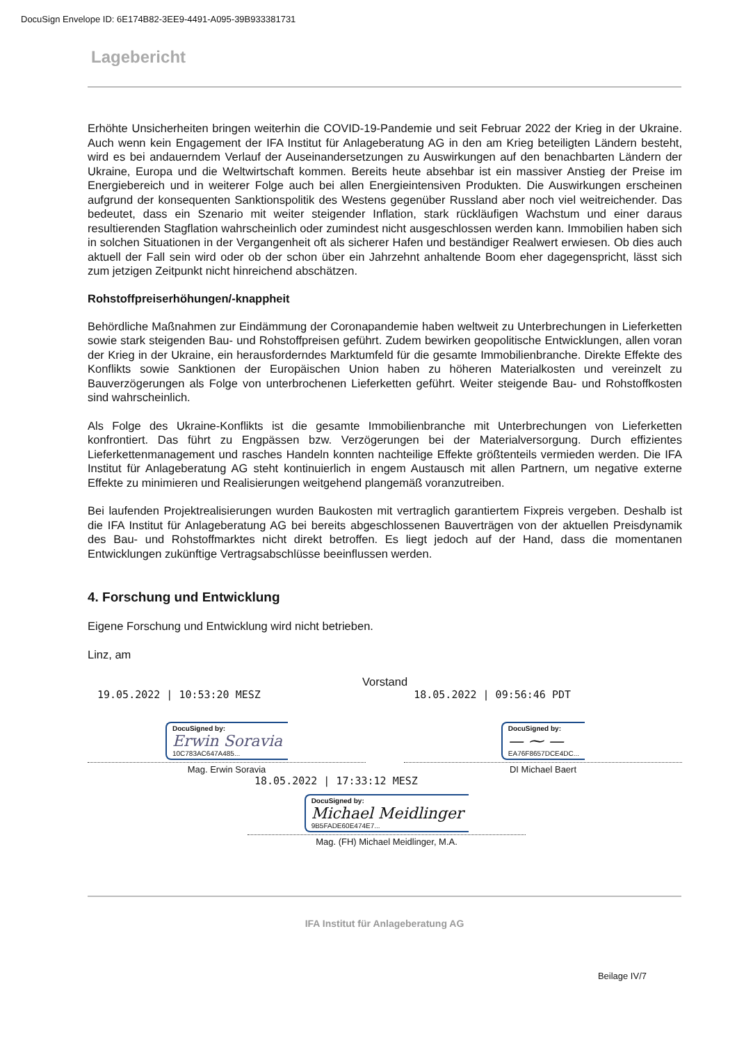DocuSign Envelope ID: 6E174B82-3EE9-4491-A095-39B933381731
Lagebericht
Erhöhte Unsicherheiten bringen weiterhin die COVID-19-Pandemie und seit Februar 2022 der Krieg in der Ukraine. Auch wenn kein Engagement der IFA Institut für Anlageberatung AG in den am Krieg beteiligten Ländern besteht, wird es bei andauerndem Verlauf der Auseinandersetzungen zu Auswirkungen auf den benachbarten Ländern der Ukraine, Europa und die Weltwirtschaft kommen. Bereits heute absehbar ist ein massiver Anstieg der Preise im Energiebereich und in weiterer Folge auch bei allen Energieintensiven Produkten. Die Auswirkungen erscheinen aufgrund der konsequenten Sanktionspolitik des Westens gegenüber Russland aber noch viel weitreichender. Das bedeutet, dass ein Szenario mit weiter steigender Inflation, stark rückläufigen Wachstum und einer daraus resultierenden Stagflation wahrscheinlich oder zumindest nicht ausgeschlossen werden kann. Immobilien haben sich in solchen Situationen in der Vergangenheit oft als sicherer Hafen und beständiger Realwert erwiesen. Ob dies auch aktuell der Fall sein wird oder ob der schon über ein Jahrzehnt anhaltende Boom eher dagegenspricht, lässt sich zum jetzigen Zeitpunkt nicht hinreichend abschätzen.
Rohstoffpreiserhöhungen/-knappheit
Behördliche Maßnahmen zur Eindämmung der Coronapandemie haben weltweit zu Unterbrechungen in Lieferketten sowie stark steigenden Bau- und Rohstoffpreisen geführt. Zudem bewirken geopolitische Entwicklungen, allen voran der Krieg in der Ukraine, ein herausforderndes Marktumfeld für die gesamte Immobilienbranche. Direkte Effekte des Konflikts sowie Sanktionen der Europäischen Union haben zu höheren Materialkosten und vereinzelt zu Bauverzögerungen als Folge von unterbrochenen Lieferketten geführt. Weiter steigende Bau- und Rohstoffkosten sind wahrscheinlich.
Als Folge des Ukraine-Konflikts ist die gesamte Immobilienbranche mit Unterbrechungen von Lieferketten konfrontiert. Das führt zu Engpässen bzw. Verzögerungen bei der Materialversorgung. Durch effizientes Lieferkettenmanagement und rasches Handeln konnten nachteilige Effekte größtenteils vermieden werden. Die IFA Institut für Anlageberatung AG steht kontinuierlich in engem Austausch mit allen Partnern, um negative externe Effekte zu minimieren und Realisierungen weitgehend plangemäß voranzutreiben.
Bei laufenden Projektrealisierungen wurden Baukosten mit vertraglich garantiertem Fixpreis vergeben. Deshalb ist die IFA Institut für Anlageberatung AG bei bereits abgeschlossenen Bauverträgen von der aktuellen Preisdynamik des Bau- und Rohstoffmarktes nicht direkt betroffen. Es liegt jedoch auf der Hand, dass die momentanen Entwicklungen zukünftige Vertragsabschlüsse beeinflussen werden.
4. Forschung und Entwicklung
Eigene Forschung und Entwicklung wird nicht betrieben.
Linz, am
Vorstand
19.05.2022 | 10:53:20 MESZ 18.05.2022 | 09:56:46 PDT
DocuSigned by:
Erwin Soravia
10C783AC647A485...
Mag. Erwin Soravia
DocuSigned by:
— ⁓ —
EA76F8657DCE4DC...
DI Michael Baert
18.05.2022 | 17:33:12 MESZ
DocuSigned by:
Michael Meidlinger
9B5FADE60E474E7...
Mag. (FH) Michael Meidlinger, M.A.
IFA Institut für Anlageberatung AG
Beilage IV/7